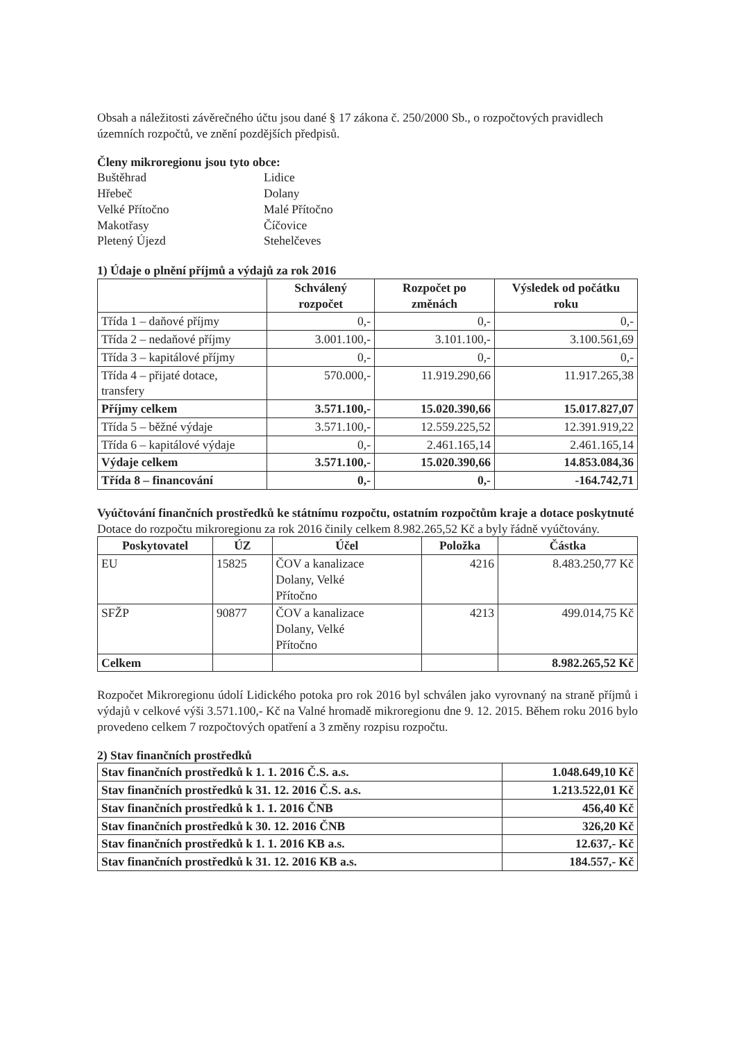Obsah a náležitosti závěrečného účtu jsou dané § 17 zákona č. 250/2000 Sb., o rozpočtových pravidlech územních rozpočtů, ve znění pozdějších předpisů.
Členy mikroregionu jsou tyto obce:
Buštěhrad
Lidice
Hřebeč
Dolany
Velké Přítočno
Malé Přítočno
Makotřasy
Číčovice
Pletený Újezd
Stehelčeves
1) Údaje o plnění příjmů a výdajů za rok 2016
| | Schválený rozpočet | Rozpočet po změnách | Výsledek od počátku roku |
| --- | --- | --- | --- |
| Třída 1 – daňové příjmy | 0,- | 0,- | 0,- |
| Třída 2 – nedaňové příjmy | 3.001.100,- | 3.101.100,- | 3.100.561,69 |
| Třída 3 – kapitálové příjmy | 0,- | 0,- | 0,- |
| Třída 4 – přijaté dotace, transfery | 570.000,- | 11.919.290,66 | 11.917.265,38 |
| Příjmy celkem | 3.571.100,- | 15.020.390,66 | 15.017.827,07 |
| Třída 5 – běžné výdaje | 3.571.100,- | 12.559.225,52 | 12.391.919,22 |
| Třída 6 – kapitálové výdaje | 0,- | 2.461.165,14 | 2.461.165,14 |
| Výdaje celkem | 3.571.100,- | 15.020.390,66 | 14.853.084,36 |
| Třída 8 – financování | 0,- | 0,- | -164.742,71 |
Vyúčtování finančních prostředků ke státnímu rozpočtu, ostatním rozpočtům kraje a dotace poskytnuté
Dotace do rozpočtu mikroregionu za rok 2016 činily celkem 8.982.265,52 Kč a byly řádně vyúčtovány.
| Poskytovatel | ÚZ | Účel | Položka | Částka |
| --- | --- | --- | --- | --- |
| EU | 15825 | ČOV a kanalizace Dolany, Velké Přítočno | 4216 | 8.483.250,77 Kč |
| SFŽP | 90877 | ČOV a kanalizace Dolany, Velké Přítočno | 4213 | 499.014,75 Kč |
| Celkem | | | | 8.982.265,52 Kč |
Rozpočet Mikroregionu údolí Lidického potoka pro rok 2016 byl schválen jako vyrovnaný na straně příjmů i výdajů v celkové výši 3.571.100,- Kč na Valné hromadě mikroregionu dne 9. 12. 2015. Během roku 2016 bylo provedeno celkem 7 rozpočtových opatření a 3 změny rozpisu rozpočtu.
2) Stav finančních prostředků
| Stav finančních prostředků k 1. 1. 2016 Č.S. a.s. | 1.048.649,10 Kč |
| Stav finančních prostředků k 31. 12. 2016 Č.S. a.s. | 1.213.522,01 Kč |
| Stav finančních prostředků k 1. 1. 2016 ČNB | 456,40 Kč |
| Stav finančních prostředků k 30. 12. 2016 ČNB | 326,20 Kč |
| Stav finančních prostředků k 1. 1. 2016 KB a.s. | 12.637,- Kč |
| Stav finančních prostředků k 31. 12. 2016 KB a.s. | 184.557,- Kč |